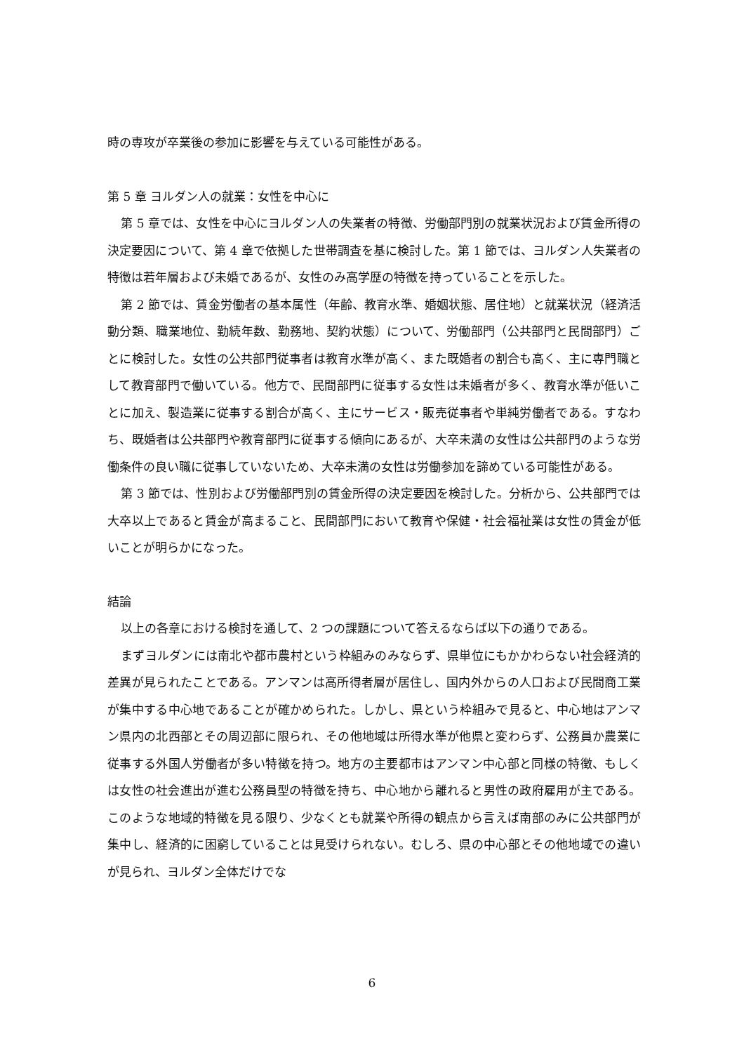時の専攻が卒業後の参加に影響を与えている可能性がある。
第 5 章 ヨルダン人の就業：女性を中心に
第 5 章では、女性を中心にヨルダン人の失業者の特徴、労働部門別の就業状況および賃金所得の決定要因について、第 4 章で依拠した世帯調査を基に検討した。第 1 節では、ヨルダン人失業者の特徴は若年層および未婚であるが、女性のみ高学歴の特徴を持っていることを示した。
第 2 節では、賃金労働者の基本属性（年齢、教育水準、婚姻状態、居住地）と就業状況（経済活動分類、職業地位、勤続年数、勤務地、契約状態）について、労働部門（公共部門と民間部門）ごとに検討した。女性の公共部門従事者は教育水準が高く、また既婚者の割合も高く、主に専門職として教育部門で働いている。他方で、民間部門に従事する女性は未婚者が多く、教育水準が低いことに加え、製造業に従事する割合が高く、主にサービス・販売従事者や単純労働者である。すなわち、既婚者は公共部門や教育部門に従事する傾向にあるが、大卒未満の女性は公共部門のような労働条件の良い職に従事していないため、大卒未満の女性は労働参加を諦めている可能性がある。
第 3 節では、性別および労働部門別の賃金所得の決定要因を検討した。分析から、公共部門では大卒以上であると賃金が高まること、民間部門において教育や保健・社会福祉業は女性の賃金が低いことが明らかになった。
結論
以上の各章における検討を通して、2 つの課題について答えるならば以下の通りである。
まずヨルダンには南北や都市農村という枠組みのみならず、県単位にもかかわらない社会経済的差異が見られたことである。アンマンは高所得者層が居住し、国内外からの人口および民間商工業が集中する中心地であることが確かめられた。しかし、県という枠組みで見ると、中心地はアンマン県内の北西部とその周辺部に限られ、その他地域は所得水準が他県と変わらず、公務員か農業に従事する外国人労働者が多い特徴を持つ。地方の主要都市はアンマン中心部と同様の特徴、もしくは女性の社会進出が進む公務員型の特徴を持ち、中心地から離れると男性の政府雇用が主である。このような地域的特徴を見る限り、少なくとも就業や所得の観点から言えば南部のみに公共部門が集中し、経済的に困窮していることは見受けられない。むしろ、県の中心部とその他地域での違いが見られ、ヨルダン全体だけでな
6